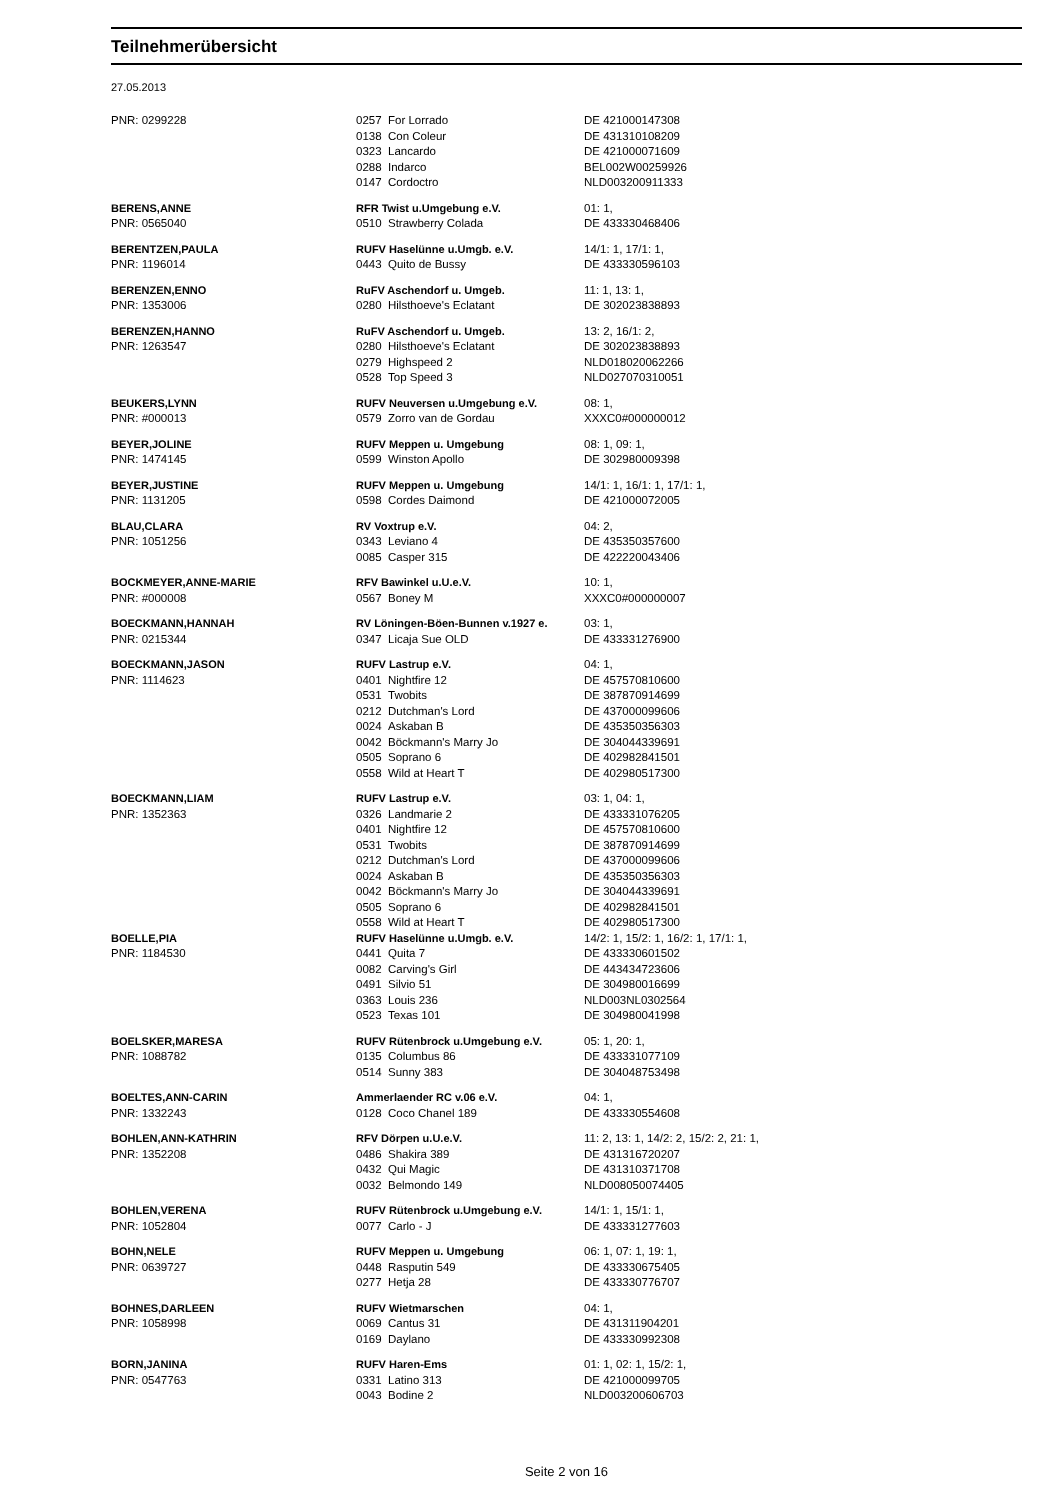Teilnehmerübersicht
27.05.2013
| PNR: 0299228 | 0257 | For Lorrado | DE 421000147308 |
| | 0138 | Con Coleur | DE 431310108209 |
| | 0323 | Lancardo | DE 421000071609 |
| | 0288 | Indarco | BEL002W00259926 |
| | 0147 | Cordoctro | NLD003200911333 |
| BERENS,ANNE | RFR Twist u.Umgebung e.V. | | 01: 1, |
| PNR: 0565040 | 0510 | Strawberry Colada | DE 433330468406 |
| BERENTZEN,PAULA | RUFV Haselünne u.Umgb. e.V. | | 14/1: 1, 17/1: 1, |
| PNR: 1196014 | 0443 | Quito de Bussy | DE 433330596103 |
| BERENZEN,ENNO | RuFV Aschendorf u. Umgeb. | | 11: 1, 13: 1, |
| PNR: 1353006 | 0280 | Hilsthoeve's Eclatant | DE 302023838893 |
| BERENZEN,HANNO | RuFV Aschendorf u. Umgeb. | | 13: 2, 16/1: 2, |
| PNR: 1263547 | 0280 | Hilsthoeve's Eclatant | DE 302023838893 |
| | 0279 | Highspeed 2 | NLD018020062266 |
| | 0528 | Top Speed 3 | NLD027070310051 |
| BEUKERS,LYNN | RUFV Neuversen u.Umgebung e.V. | | 08: 1, |
| PNR: #000013 | 0579 | Zorro van de Gordau | XXXC0#000000012 |
| BEYER,JOLINE | RUFV Meppen u. Umgebung | | 08: 1, 09: 1, |
| PNR: 1474145 | 0599 | Winston Apollo | DE 302980009398 |
| BEYER,JUSTINE | RUFV Meppen u. Umgebung | | 14/1: 1, 16/1: 1, 17/1: 1, |
| PNR: 1131205 | 0598 | Cordes Daimond | DE 421000072005 |
| BLAU,CLARA | RV Voxtrup e.V. | | 04: 2, |
| PNR: 1051256 | 0343 | Leviano 4 | DE 435350357600 |
| | 0085 | Casper 315 | DE 422220043406 |
| BOCKMEYER,ANNE-MARIE | RFV Bawinkel u.U.e.V. | | 10: 1, |
| PNR: #000008 | 0567 | Boney M | XXXC0#000000007 |
| BOECKMANN,HANNAH | RV Löningen-Böen-Bunnen v.1927 e. | | 03: 1, |
| PNR: 0215344 | 0347 | Licaja Sue OLD | DE 433331276900 |
| BOECKMANN,JASON | RUFV Lastrup e.V. | | 04: 1, |
| PNR: 1114623 | 0401 | Nightfire 12 | DE 457570810600 |
| | 0531 | Twobits | DE 387870914699 |
| | 0212 | Dutchman's Lord | DE 437000099606 |
| | 0024 | Askaban B | DE 435350356303 |
| | 0042 | Böckmann's Marry Jo | DE 304044339691 |
| | 0505 | Soprano 6 | DE 402982841501 |
| | 0558 | Wild at Heart T | DE 402980517300 |
| BOECKMANN,LIAM | RUFV Lastrup e.V. | | 03: 1, 04: 1, |
| PNR: 1352363 | 0326 | Landmarie 2 | DE 433331076205 |
| | 0401 | Nightfire 12 | DE 457570810600 |
| | 0531 | Twobits | DE 387870914699 |
| | 0212 | Dutchman's Lord | DE 437000099606 |
| | 0024 | Askaban B | DE 435350356303 |
| | 0042 | Böckmann's Marry Jo | DE 304044339691 |
| | 0505 | Soprano 6 | DE 402982841501 |
| | 0558 | Wild at Heart T | DE 402980517300 |
| BOELLE,PIA | RUFV Haselünne u.Umgb. e.V. | | 14/2: 1, 15/2: 1, 16/2: 1, 17/1: 1, |
| PNR: 1184530 | 0441 | Quita 7 | DE 433330601502 |
| | 0082 | Carving's Girl | DE 443434723606 |
| | 0491 | Silvio 51 | DE 304980016699 |
| | 0363 | Louis 236 | NLD003NL0302564 |
| | 0523 | Texas 101 | DE 304980041998 |
| BOELSKER,MARESA | RUFV Rütenbrock u.Umgebung e.V. | | 05: 1, 20: 1, |
| PNR: 1088782 | 0135 | Columbus 86 | DE 433331077109 |
| | 0514 | Sunny 383 | DE 304048753498 |
| BOELTES,ANN-CARIN | Ammerlaender RC v.06 e.V. | | 04: 1, |
| PNR: 1332243 | 0128 | Coco Chanel 189 | DE 433330554608 |
| BOHLEN,ANN-KATHRIN | RFV Dörpen u.U.e.V. | | 11: 2, 13: 1, 14/2: 2, 15/2: 2, 21: 1, |
| PNR: 1352208 | 0486 | Shakira 389 | DE 431316720207 |
| | 0432 | Qui Magic | DE 431310371708 |
| | 0032 | Belmondo 149 | NLD008050074405 |
| BOHLEN,VERENA | RUFV Rütenbrock u.Umgebung e.V. | | 14/1: 1, 15/1: 1, |
| PNR: 1052804 | 0077 | Carlo - J | DE 433331277603 |
| BOHN,NELE | RUFV Meppen u. Umgebung | | 06: 1, 07: 1, 19: 1, |
| PNR: 0639727 | 0448 | Rasputin 549 | DE 433330675405 |
| | 0277 | Hetja 28 | DE 433330776707 |
| BOHNES,DARLEEN | RUFV Wietmarschen | | 04: 1, |
| PNR: 1058998 | 0069 | Cantus 31 | DE 431311904201 |
| | 0169 | Daylano | DE 433330992308 |
| BORN,JANINA | RUFV Haren-Ems | | 01: 1, 02: 1, 15/2: 1, |
| PNR: 0547763 | 0331 | Latino 313 | DE 421000099705 |
| | 0043 | Bodine 2 | NLD003200606703 |
Seite 2 von 16